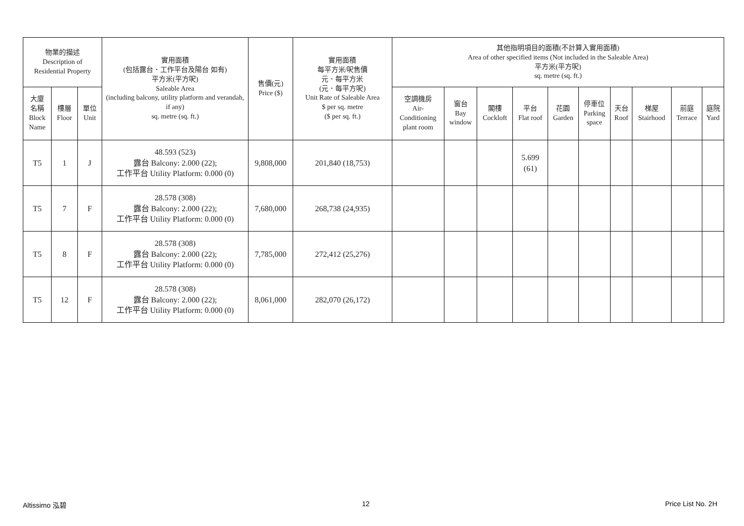| 物業的描述 Description of Residential Property | | | 實用面積 (包括露台．工作平台及陽台 如有) 平方米(平方呎) Saleable Area (including balcony, utility platform and verandah, if any) sq. metre (sq. ft.) | 售價(元) Price ($) | 實用面積 每平方米/呎售價 元．每平方米 (元．每平方呎) Unit Rate of Saleable Area $ per sq. metre ($ per sq. ft.) | 其他指明項目的面積(不計算入實用面積) Area of other specified items (Not included in the Saleable Area) 平方米(平方呎) sq. metre (sq. ft.) | | | | | | | | | |
| --- | --- | --- | --- | --- | --- | --- | --- | --- | --- | --- | --- | --- | --- | --- | --- |
| 大廈 名稱 Block Name | 樓層 Floor | 單位 Unit | | | | 空調機房 Air- Conditioning plant room | 窗台 Bay window | 閣樓 Cockloft | 平台 Flat roof | 花園 Garden | 停車位 Parking space | 天台 Roof | 梯屋 Stairhood | 前庭 Terrace | 庭院 Yard |
| T5 | 1 | J | 48.593 (523) 露台 Balcony: 2.000 (22); 工作平台 Utility Platform: 0.000 (0) | 9,808,000 | 201,840 (18,753) | | | | 5.699 (61) | | | | | | |
| T5 | 7 | F | 28.578 (308) 露台 Balcony: 2.000 (22); 工作平台 Utility Platform: 0.000 (0) | 7,680,000 | 268,738 (24,935) | | | | | | | | | | |
| T5 | 8 | F | 28.578 (308) 露台 Balcony: 2.000 (22); 工作平台 Utility Platform: 0.000 (0) | 7,785,000 | 272,412 (25,276) | | | | | | | | | | |
| T5 | 12 | F | 28.578 (308) 露台 Balcony: 2.000 (22); 工作平台 Utility Platform: 0.000 (0) | 8,061,000 | 282,070 (26,172) | | | | | | | | | | |
Altissimo 泓碧 12 Price List No. 2H